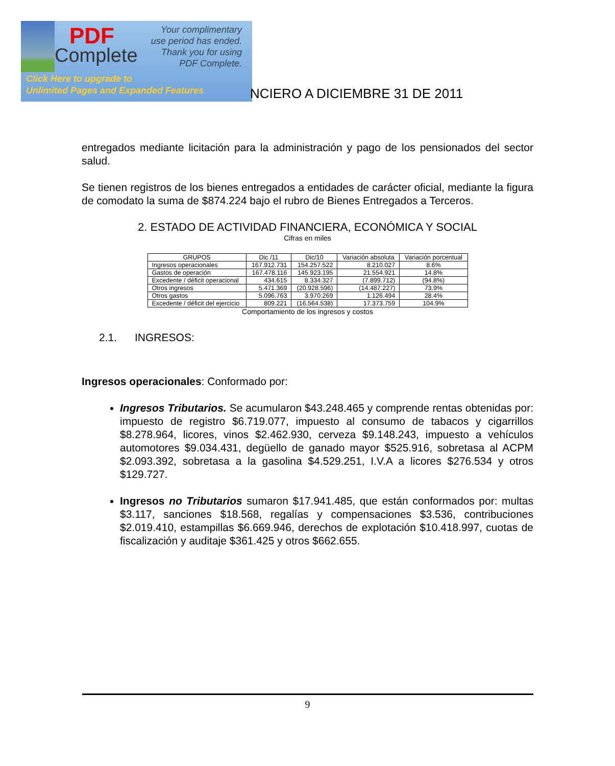PDF
Complete
Your complimentary
use period has ended.
Thank you for using
PDF Complete.
Click Here to upgrade to
Unlimited Pages and Expanded Features
NCIERO A DICIEMBRE 31 DE 2011
entregados mediante licitación para la administración y pago de los pensionados del sector salud.
Se tienen registros de los bienes entregados a entidades de carácter oficial, mediante la figura de comodato la suma de $874.224 bajo el rubro de Bienes Entregados a Terceros.
2. ESTADO DE ACTIVIDAD FINANCIERA, ECONÓMICA Y SOCIAL
Cifras en miles
| GRUPOS | Dic /11 | Dic/10 | Variación absoluta | Variación porcentual |
| --- | --- | --- | --- | --- |
| Ingresos operacionales | 167.912.731 | 154.257.522 | 8.210.027 | 8.6% |
| Gastos de operación | 167.478.116 | 145.923.195 | 21.554.921 | 14.8% |
| Excedente / déficit operacional | 434.615 | 8.334.327 | (7.899.712) | (94.8%) |
| Otros ingresos | 5.471.369 | (20.928.596) | (14.487.227) | 73.9% |
| Otros gastos | 5.096.763 | 3.970.269 | 1.126.494 | 28.4% |
| Excedente / déficit del ejercicio | 809.221 | (16.564.538) | 17.373.759 | 104.9% |
Comportamiento de los ingresos y costos
2.1. INGRESOS:
Ingresos operacionales: Conformado por:
Ingresos Tributarios. Se acumularon $43.248.465 y comprende rentas obtenidas por: impuesto de registro $6.719.077, impuesto al consumo de tabacos y cigarrillos $8.278.964, licores, vinos $2.462.930, cerveza $9.148.243, impuesto a vehículos automotores $9.034.431, degüello de ganado mayor $525.916, sobretasa al ACPM $2.093.392, sobretasa a la gasolina $4.529.251, I.V.A a licores $276.534 y otros $129.727.
Ingresos no Tributarios sumaron $17.941.485, que están conformados por: multas $3.117, sanciones $18.568, regalías y compensaciones $3.536, contribuciones $2.019.410, estampillas $6.669.946, derechos de explotación $10.418.997, cuotas de fiscalización y auditaje $361.425 y otros $662.655.
9